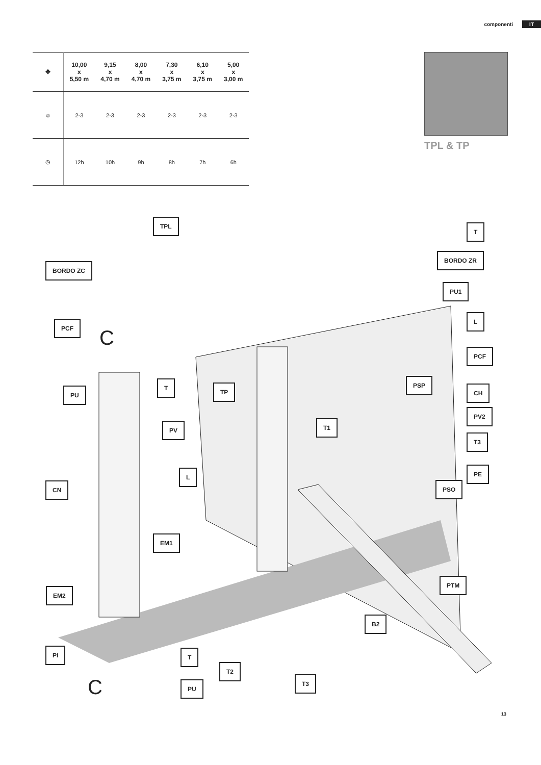componenti IT
| ✥ | 10,00 x 5,50 m | 9,15 x 4,70 m | 8,00 x 4,70 m | 7,30 x 3,75 m | 6,10 x 3,75 m | 5,00 x 3,00 m |
| --- | --- | --- | --- | --- | --- | --- |
| ☺ | 2-3 | 2-3 | 2-3 | 2-3 | 2-3 | 2-3 |
| ◷ | 12h | 10h | 9h | 8h | 7h | 6h |
TPL & TP
TPL
T
BORDO ZR
BORDO ZC
PU1
PCF
L
PCF
PU
T
TP
PSP
CH
PV2
T1
PV
T3
L PE
PSO
CN
EM1
PTM
EM2
B2
PI T
T2
T3
PU
C
C
13